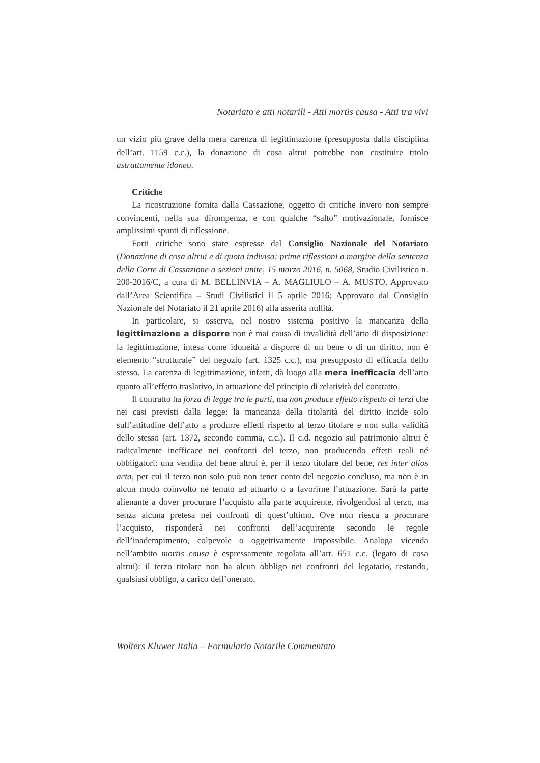Notariato e atti notarili - Atti mortis causa - Atti tra vivi
un vizio più grave della mera carenza di legittimazione (presupposta dalla disciplina dell’art. 1159 c.c.), la donazione di cosa altrui potrebbe non costituire titolo astrattamente idoneo.
Critiche
La ricostruzione fornita dalla Cassazione, oggetto di critiche invero non sempre convincenti, nella sua dirompenza, e con qualche “salto” motivazionale, fornisce amplissimi spunti di riflessione.
Forti critiche sono state espresse dal Consiglio Nazionale del Notariato (Donazione di cosa altrui e di quota indivisa: prime riflessioni a margine della sentenza della Corte di Cassazione a sezioni unite, 15 marzo 2016, n. 5068, Studio Civilistico n. 200-2016/C, a cura di M. BELLINVIA – A. MAGLIULO – A. MUSTO, Approvato dall’Area Scientifica – Studi Civilistici il 5 aprile 2016; Approvato dal Consiglio Nazionale del Notariato il 21 aprile 2016) alla asserita nullità.
In particolare, si osserva, nel nostro sistema positivo la mancanza della legittimazione a disporre non è mai causa di invalidità dell’atto di disposizione: la legittimazione, intesa come idoneità a disporre di un bene o di un diritto, non è elemento “strutturale” del negozio (art. 1325 c.c.), ma presupposto di efficacia dello stesso. La carenza di legittimazione, infatti, dà luogo alla mera inefficacia dell’atto quanto all’effetto traslativo, in attuazione del principio di relatività del contratto.
Il contratto ha forza di legge tra le parti, ma non produce effetto rispetto ai terzi che nei casi previsti dalla legge: la mancanza della titolarità del diritto incide solo sull’attitudine dell’atto a produrre effetti rispetto al terzo titolare e non sulla validità dello stesso (art. 1372, secondo comma, c.c.). Il c.d. negozio sul patrimonio altrui è radicalmente inefficace nei confronti del terzo, non producendo effetti reali né obbligatori: una vendita del bene altrui è, per il terzo titolare del bene, res inter alios acta, per cui il terzo non solo può non tener conto del negozio concluso, ma non è in alcun modo coinvolto né tenuto ad attuarlo o a favorirne l’attuazione. Sarà la parte alienante a dover procurare l’acquisto alla parte acquirente, rivolgendosi al terzo, ma senza alcuna pretesa nei confronti di quest’ultimo. Ove non riesca a procurare l’acquisto, risponderà nei confronti dell’acquirente secondo le regole dell’inadempimento, colpevole o oggettivamente impossibile. Analoga vicenda nell’ambito mortis causa è espressamente regolata all’art. 651 c.c. (legato di cosa altrui): il terzo titolare non ha alcun obbligo nei confronti del legatario, restando, qualsiasi obbligo, a carico dell’onerato.
Wolters Kluwer Italia – Formulario Notarile Commentato